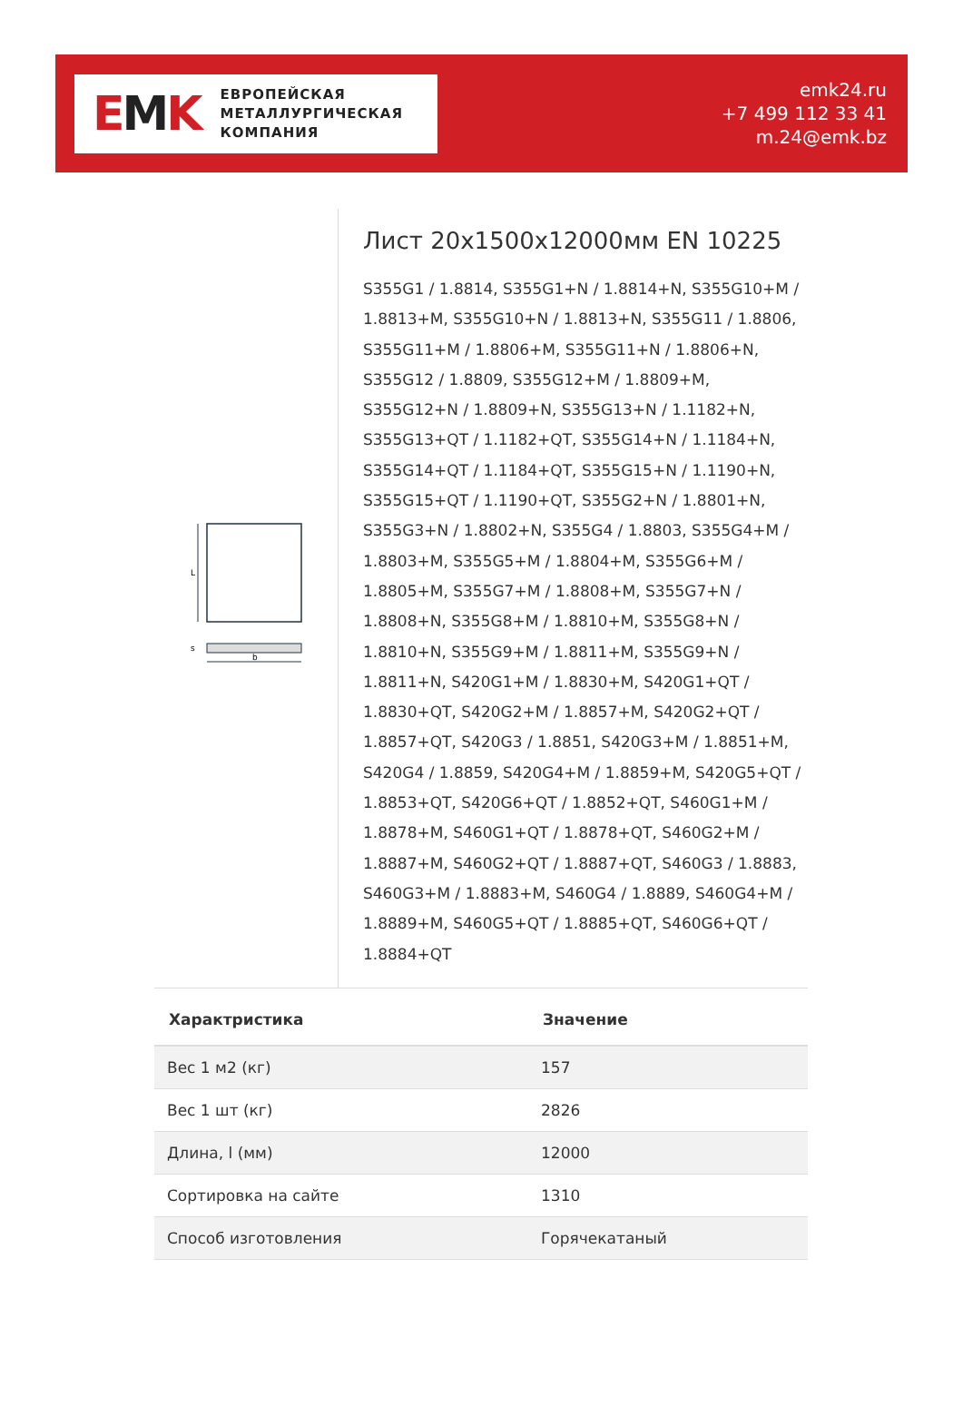EMK
ЕВРОПЕЙСКАЯ
МЕТАЛЛУРГИЧЕСКАЯ
КОМПАНИЯ
emk24.ru
+7 499 112 33 41
m.24@emk.bz
L
s
b
Лист 20x1500x12000мм EN 10225
S355G1 / 1.8814, S355G1+N / 1.8814+N, S355G10+M / 1.8813+M, S355G10+N / 1.8813+N, S355G11 / 1.8806, S355G11+M / 1.8806+M, S355G11+N / 1.8806+N, S355G12 / 1.8809, S355G12+M / 1.8809+M, S355G12+N / 1.8809+N, S355G13+N / 1.1182+N, S355G13+QT / 1.1182+QT, S355G14+N / 1.1184+N, S355G14+QT / 1.1184+QT, S355G15+N / 1.1190+N, S355G15+QT / 1.1190+QT, S355G2+N / 1.8801+N, S355G3+N / 1.8802+N, S355G4 / 1.8803, S355G4+M / 1.8803+M, S355G5+M / 1.8804+M, S355G6+M / 1.8805+M, S355G7+M / 1.8808+M, S355G7+N / 1.8808+N, S355G8+M / 1.8810+M, S355G8+N / 1.8810+N, S355G9+M / 1.8811+M, S355G9+N / 1.8811+N, S420G1+M / 1.8830+M, S420G1+QT / 1.8830+QT, S420G2+M / 1.8857+M, S420G2+QT / 1.8857+QT, S420G3 / 1.8851, S420G3+M / 1.8851+M, S420G4 / 1.8859, S420G4+M / 1.8859+M, S420G5+QT / 1.8853+QT, S420G6+QT / 1.8852+QT, S460G1+M / 1.8878+M, S460G1+QT / 1.8878+QT, S460G2+M / 1.8887+M, S460G2+QT / 1.8887+QT, S460G3 / 1.8883, S460G3+M / 1.8883+M, S460G4 / 1.8889, S460G4+M / 1.8889+M, S460G5+QT / 1.8885+QT, S460G6+QT / 1.8884+QT
| Характристика | Значение |
| --- | --- |
| Вес 1 м2 (кг) | 157 |
| Вес 1 шт (кг) | 2826 |
| Длина, l (мм) | 12000 |
| Сортировка на сайте | 1310 |
| Способ изготовления | Горячекатаный |